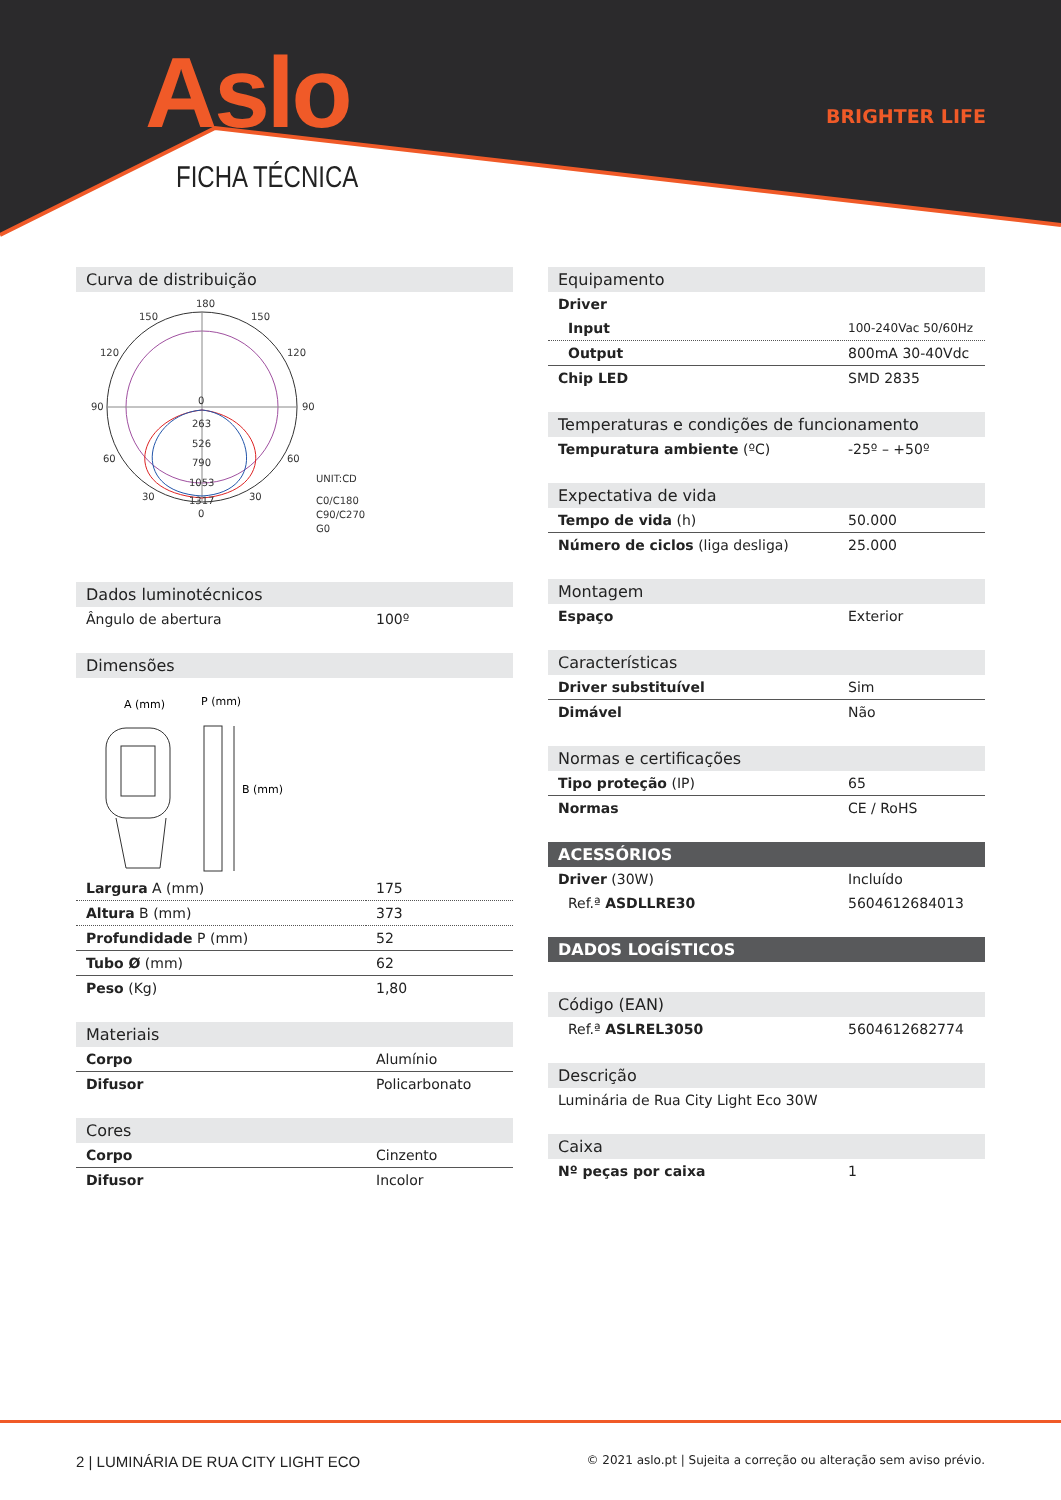Aslo BRIGHTER LIFE
FICHA TÉCNICA
Curva de distribuição
180
150
150
120
120
90
90
60
60
30
30
0
0
263
526
790
1053
1317
UNIT:CD
C0/C180
C90/C270
G0
Dados luminotécnicos
| Ângulo de abertura | 100º |
Dimensões
A (mm)
P (mm)
B (mm)
| Largura A (mm) | 175 |
| Altura B (mm) | 373 |
| Profundidade P (mm) | 52 |
| Tubo Ø (mm) | 62 |
| Peso (Kg) | 1,80 |
Materiais
| Corpo | Alumínio |
| Difusor | Policarbonato |
Cores
| Corpo | Cinzento |
| Difusor | Incolor |
Equipamento
| Driver | |
| Input | 100-240Vac 50/60Hz |
| Output | 800mA 30-40Vdc |
| Chip LED | SMD 2835 |
Temperaturas e condições de funcionamento
| Tempuratura ambiente (ºC) | -25º – +50º |
Expectativa de vida
| Tempo de vida (h) | 50.000 |
| Número de ciclos (liga desliga) | 25.000 |
Montagem
| Espaço | Exterior |
Características
| Driver substituível | Sim |
| Dimável | Não |
Normas e certificações
| Tipo proteção (IP) | 65 |
| Normas | CE / RoHS |
ACESSÓRIOS
| Driver (30W) | Incluído |
| Ref.ª ASDLLRE30 | 5604612684013 |
DADOS LOGÍSTICOS
Código (EAN)
| Ref.ª ASLREL3050 | 5604612682774 |
Descrição
| Luminária de Rua City Light Eco 30W |
Caixa
| Nº peças por caixa | 1 |
2 | LUMINÁRIA DE RUA CITY LIGHT ECO
© 2021 aslo.pt | Sujeita a correção ou alteração sem aviso prévio.